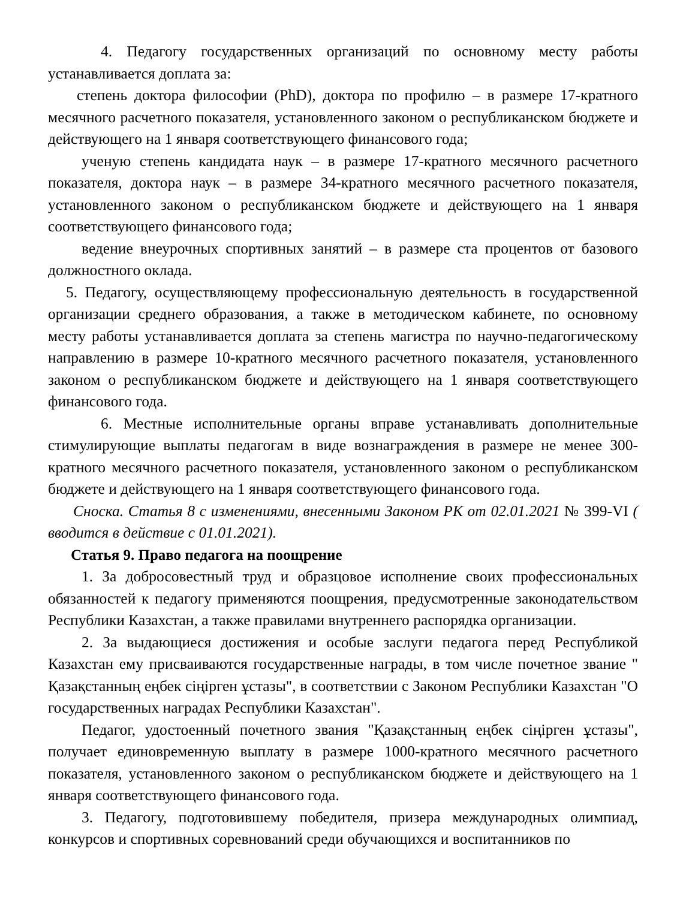4. Педагогу государственных организаций по основному месту работы устанавливается доплата за:
степень доктора философии (PhD), доктора по профилю – в размере 17-кратного месячного расчетного показателя, установленного законом о республиканском бюджете и действующего на 1 января соответствующего финансового года;
ученую степень кандидата наук – в размере 17-кратного месячного расчетного показателя, доктора наук – в размере 34-кратного месячного расчетного показателя, установленного законом о республиканском бюджете и действующего на 1 января соответствующего финансового года;
ведение внеурочных спортивных занятий – в размере ста процентов от базового должностного оклада.
5. Педагогу, осуществляющему профессиональную деятельность в государственной организации среднего образования, а также в методическом кабинете, по основному месту работы устанавливается доплата за степень магистра по научно-педагогическому направлению в размере 10-кратного месячного расчетного показателя, установленного законом о республиканском бюджете и действующего на 1 января соответствующего финансового года.
6. Местные исполнительные органы вправе устанавливать дополнительные стимулирующие выплаты педагогам в виде вознаграждения в размере не менее 300-кратного месячного расчетного показателя, установленного законом о республиканском бюджете и действующего на 1 января соответствующего финансового года.
Сноска. Статья 8 с изменениями, внесенными Законом РК от 02.01.2021 № 399-VI ( вводится в действие с 01.01.2021).
Статья 9. Право педагога на поощрение
1. За добросовестный труд и образцовое исполнение своих профессиональных обязанностей к педагогу применяются поощрения, предусмотренные законодательством Республики Казахстан, а также правилами внутреннего распорядка организации.
2. За выдающиеся достижения и особые заслуги педагога перед Республикой Казахстан ему присваиваются государственные награды, в том числе почетное звание " Қазақстанның еңбек сіңірген ұстазы", в соответствии с Законом Республики Казахстан "О государственных наградах Республики Казахстан".
Педагог, удостоенный почетного звания "Қазақстанның еңбек сіңірген ұстазы", получает единовременную выплату в размере 1000-кратного месячного расчетного показателя, установленного законом о республиканском бюджете и действующего на 1 января соответствующего финансового года.
3. Педагогу, подготовившему победителя, призера международных олимпиад, конкурсов и спортивных соревнований среди обучающихся и воспитанников по